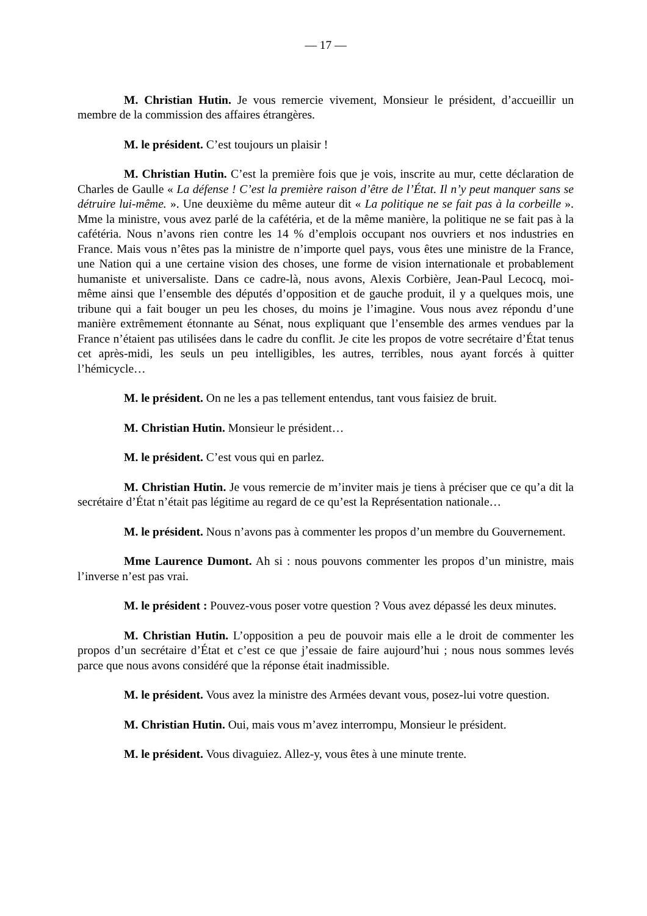— 17 —
M. Christian Hutin. Je vous remercie vivement, Monsieur le président, d’accueillir un membre de la commission des affaires étrangères.
M. le président. C’est toujours un plaisir !
M. Christian Hutin. C’est la première fois que je vois, inscrite au mur, cette déclaration de Charles de Gaulle « La défense ! C’est la première raison d’être de l’État. Il n’y peut manquer sans se détruire lui-même. ». Une deuxième du même auteur dit « La politique ne se fait pas à la corbeille ». Mme la ministre, vous avez parlé de la cafétéria, et de la même manière, la politique ne se fait pas à la cafétéria. Nous n’avons rien contre les 14 % d’emplois occupant nos ouvriers et nos industries en France. Mais vous n’êtes pas la ministre de n’importe quel pays, vous êtes une ministre de la France, une Nation qui a une certaine vision des choses, une forme de vision internationale et probablement humaniste et universaliste. Dans ce cadre-là, nous avons, Alexis Corbière, Jean-Paul Lecocq, moi-même ainsi que l’ensemble des députés d’opposition et de gauche produit, il y a quelques mois, une tribune qui a fait bouger un peu les choses, du moins je l’imagine. Vous nous avez répondu d’une manière extrêmement étonnante au Sénat, nous expliquant que l’ensemble des armes vendues par la France n’étaient pas utilisées dans le cadre du conflit. Je cite les propos de votre secrétaire d’État tenus cet après-midi, les seuls un peu intelligibles, les autres, terribles, nous ayant forcés à quitter l’hémicycle…
M. le président. On ne les a pas tellement entendus, tant vous faisiez de bruit.
M. Christian Hutin. Monsieur le président…
M. le président. C’est vous qui en parlez.
M. Christian Hutin. Je vous remercie de m’inviter mais je tiens à préciser que ce qu’a dit la secrétaire d’État n’était pas légitime au regard de ce qu’est la Représentation nationale…
M. le président. Nous n’avons pas à commenter les propos d’un membre du Gouvernement.
Mme Laurence Dumont. Ah si : nous pouvons commenter les propos d’un ministre, mais l’inverse n’est pas vrai.
M. le président : Pouvez-vous poser votre question ? Vous avez dépassé les deux minutes.
M. Christian Hutin. L’opposition a peu de pouvoir mais elle a le droit de commenter les propos d’un secrétaire d’État et c’est ce que j’essaie de faire aujourd’hui ; nous nous sommes levés parce que nous avons considéré que la réponse était inadmissible.
M. le président. Vous avez la ministre des Armées devant vous, posez-lui votre question.
M. Christian Hutin. Oui, mais vous m’avez interrompu, Monsieur le président.
M. le président. Vous divaguiez. Allez-y, vous êtes à une minute trente.